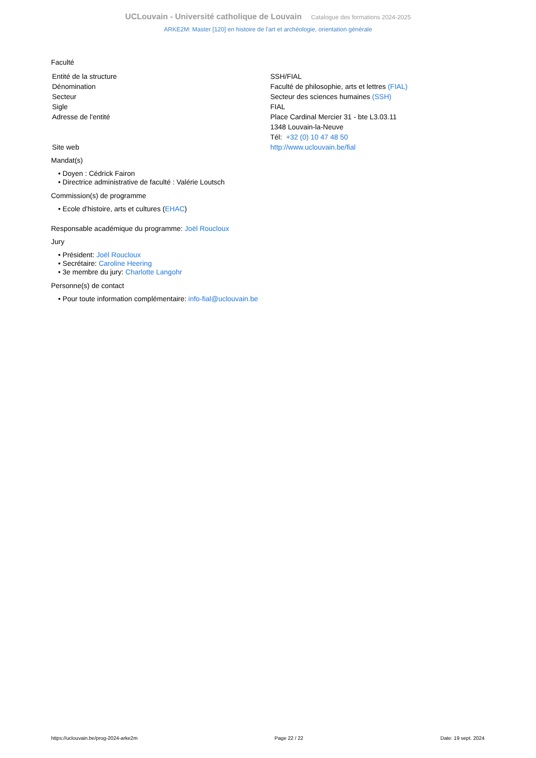UCLouvain - Université catholique de Louvain Catalogue des formations 2024-2025
ARKE2M: Master [120] en histoire de l'art et archéologie, orientation générale
Faculté
| Entité de la structure | SSH/FIAL |
| Dénomination | Faculté de philosophie, arts et lettres (FIAL) |
| Secteur | Secteur des sciences humaines (SSH) |
| Sigle | FIAL |
| Adresse de l'entité | Place Cardinal Mercier 31 - bte L3.03.11 1348 Louvain-la-Neuve Tél: +32 (0) 10 47 48 50 |
| Site web | http://www.uclouvain.be/fial |
Mandat(s)
• Doyen : Cédrick Fairon
• Directrice administrative de faculté : Valérie Loutsch
Commission(s) de programme
• Ecole d'histoire, arts et cultures (EHAC)
Responsable académique du programme: Joël Roucloux
Jury
• Président: Joël Roucloux
• Secrétaire: Caroline Heering
• 3e membre du jury: Charlotte Langohr
Personne(s) de contact
• Pour toute information complémentaire: info-fial@uclouvain.be
https://uclouvain.be/prog-2024-arke2m Page 22 / 22 Date: 19 sept. 2024